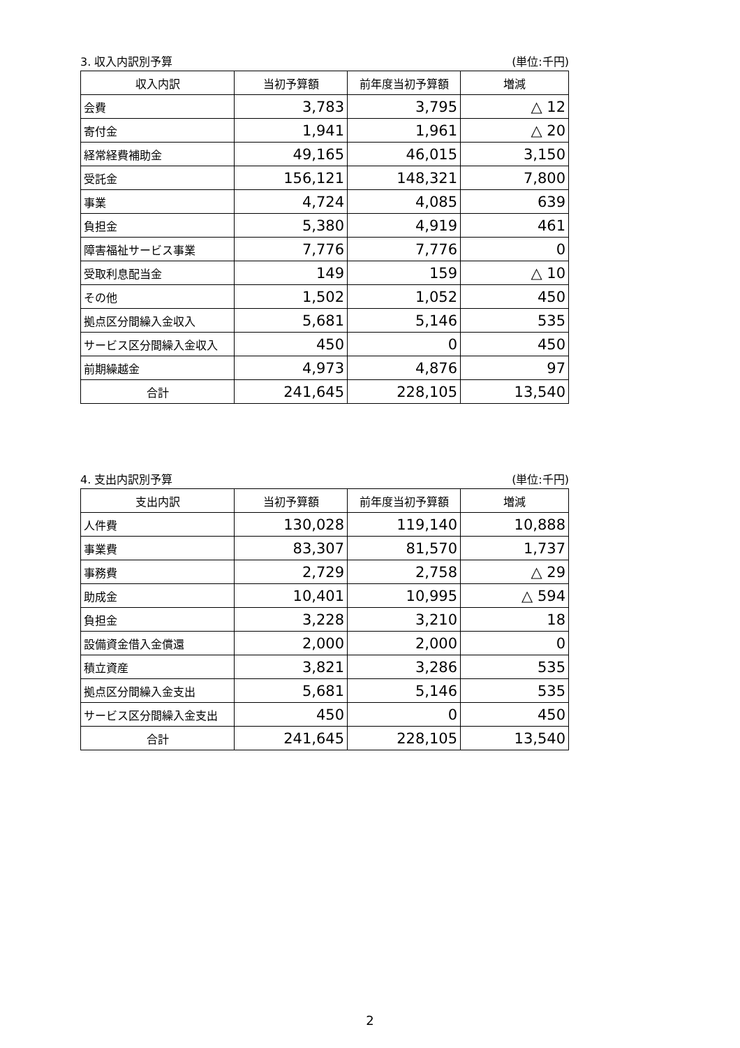3. 収入内訳別予算 (単位:千円)
| 収入内訳 | 当初予算額 | 前年度当初予算額 | 増減 |
| --- | --- | --- | --- |
| 会費 | 3,783 | 3,795 | △ 12 |
| 寄付金 | 1,941 | 1,961 | △ 20 |
| 経常経費補助金 | 49,165 | 46,015 | 3,150 |
| 受託金 | 156,121 | 148,321 | 7,800 |
| 事業 | 4,724 | 4,085 | 639 |
| 負担金 | 5,380 | 4,919 | 461 |
| 障害福祉サービス事業 | 7,776 | 7,776 | 0 |
| 受取利息配当金 | 149 | 159 | △ 10 |
| その他 | 1,502 | 1,052 | 450 |
| 拠点区分間繰入金収入 | 5,681 | 5,146 | 535 |
| サービス区分間繰入金収入 | 450 | 0 | 450 |
| 前期繰越金 | 4,973 | 4,876 | 97 |
| 合計 | 241,645 | 228,105 | 13,540 |
4. 支出内訳別予算 (単位:千円)
| 支出内訳 | 当初予算額 | 前年度当初予算額 | 増減 |
| --- | --- | --- | --- |
| 人件費 | 130,028 | 119,140 | 10,888 |
| 事業費 | 83,307 | 81,570 | 1,737 |
| 事務費 | 2,729 | 2,758 | △ 29 |
| 助成金 | 10,401 | 10,995 | △ 594 |
| 負担金 | 3,228 | 3,210 | 18 |
| 設備資金借入金償還 | 2,000 | 2,000 | 0 |
| 積立資産 | 3,821 | 3,286 | 535 |
| 拠点区分間繰入金支出 | 5,681 | 5,146 | 535 |
| サービス区分間繰入金支出 | 450 | 0 | 450 |
| 合計 | 241,645 | 228,105 | 13,540 |
2